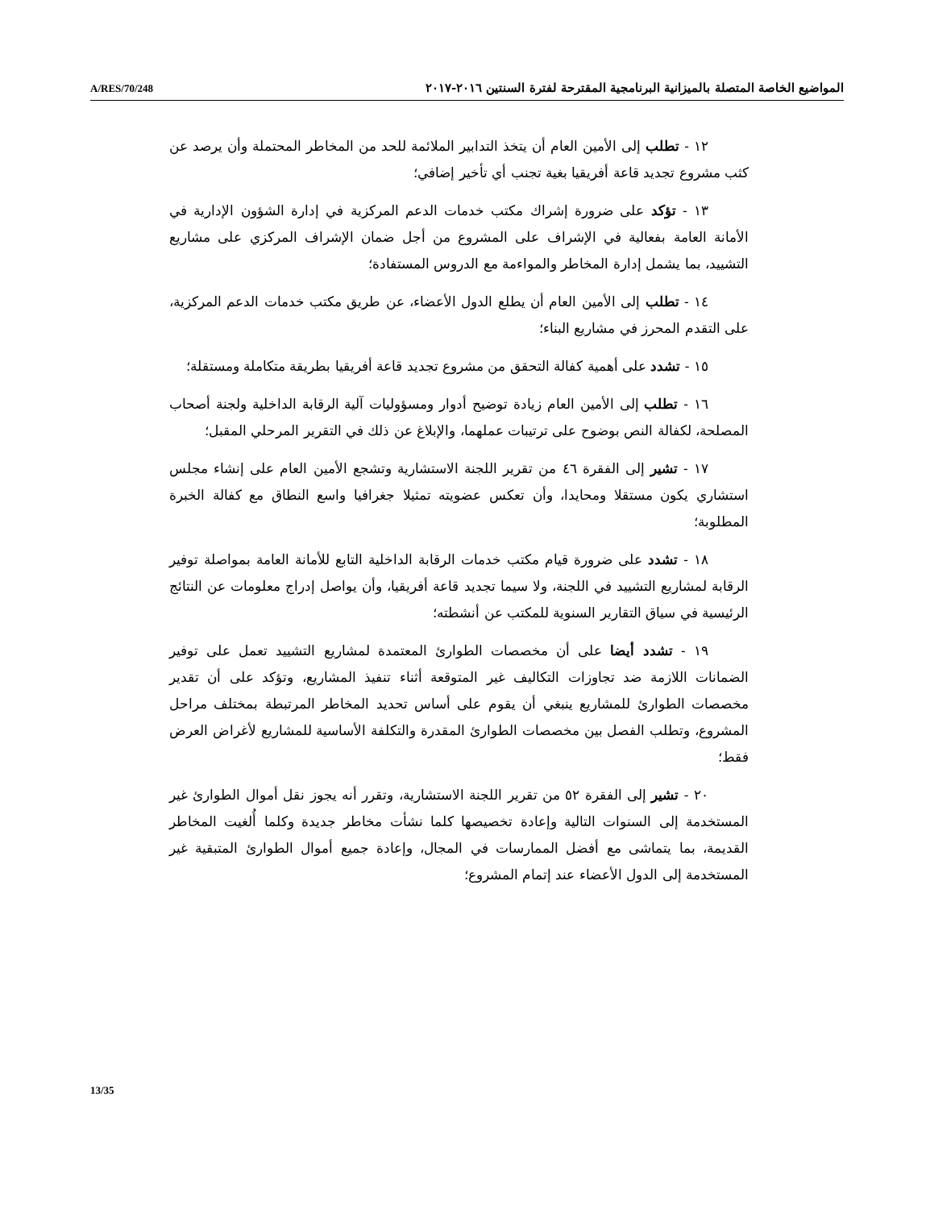A/RES/70/248 المواضيع الخاصة المتصلة بالميزانية البرنامجية المقترحة لفترة السنتين ٢٠١٦-٢٠١٧
١٢ - تطلب إلى الأمين العام أن يتخذ التدابير الملائمة للحد من المخاطر المحتملة وأن يرصد عن كثب مشروع تجديد قاعة أفريقيا بغية تجنب أي تأخير إضافي؛
١٣ - تؤكد على ضرورة إشراك مكتب خدمات الدعم المركزية في إدارة الشؤون الإدارية في الأمانة العامة بفعالية في الإشراف على المشروع من أجل ضمان الإشراف المركزي على مشاريع التشييد، بما يشمل إدارة المخاطر والمواءمة مع الدروس المستفادة؛
١٤ - تطلب إلى الأمين العام أن يطلع الدول الأعضاء، عن طريق مكتب خدمات الدعم المركزية، على التقدم المحرز في مشاريع البناء؛
١٥ - تشدد على أهمية كفالة التحقق من مشروع تجديد قاعة أفريقيا بطريقة متكاملة ومستقلة؛
١٦ - تطلب إلى الأمين العام زيادة توضيح أدوار ومسؤوليات آلية الرقابة الداخلية ولجنة أصحاب المصلحة، لكفالة النص بوضوح على ترتيبات عملهما، والإبلاغ عن ذلك في التقرير المرحلي المقبل؛
١٧ - تشير إلى الفقرة ٤٦ من تقرير اللجنة الاستشارية وتشجع الأمين العام على إنشاء مجلس استشاري يكون مستقلا ومحايدا، وأن تعكس عضويته تمثيلا جغرافيا واسع النطاق مع كفالة الخبرة المطلوبة؛
١٨ - تشدد على ضرورة قيام مكتب خدمات الرقابة الداخلية التابع للأمانة العامة بمواصلة توفير الرقابة لمشاريع التشييد في اللجنة، ولا سيما تجديد قاعة أفريقيا، وأن يواصل إدراج معلومات عن النتائج الرئيسية في سياق التقارير السنوية للمكتب عن أنشطته؛
١٩ - تشدد أيضا على أن مخصصات الطوارئ المعتمدة لمشاريع التشييد تعمل على توفير الضمانات اللازمة ضد تجاوزات التكاليف غير المتوقعة أثناء تنفيذ المشاريع، وتؤكد على أن تقدير مخصصات الطوارئ للمشاريع ينبغي أن يقوم على أساس تحديد المخاطر المرتبطة بمختلف مراحل المشروع، وتطلب الفصل بين مخصصات الطوارئ المقدرة والتكلفة الأساسية للمشاريع لأغراض العرض فقط؛
٢٠ - تشير إلى الفقرة ٥٢ من تقرير اللجنة الاستشارية، وتقرر أنه يجوز نقل أموال الطوارئ غير المستخدمة إلى السنوات التالية وإعادة تخصيصها كلما نشأت مخاطر جديدة وكلما أُلغيت المخاطر القديمة، بما يتماشى مع أفضل الممارسات في المجال، وإعادة جميع أموال الطوارئ المتبقية غير المستخدمة إلى الدول الأعضاء عند إتمام المشروع؛
13/35